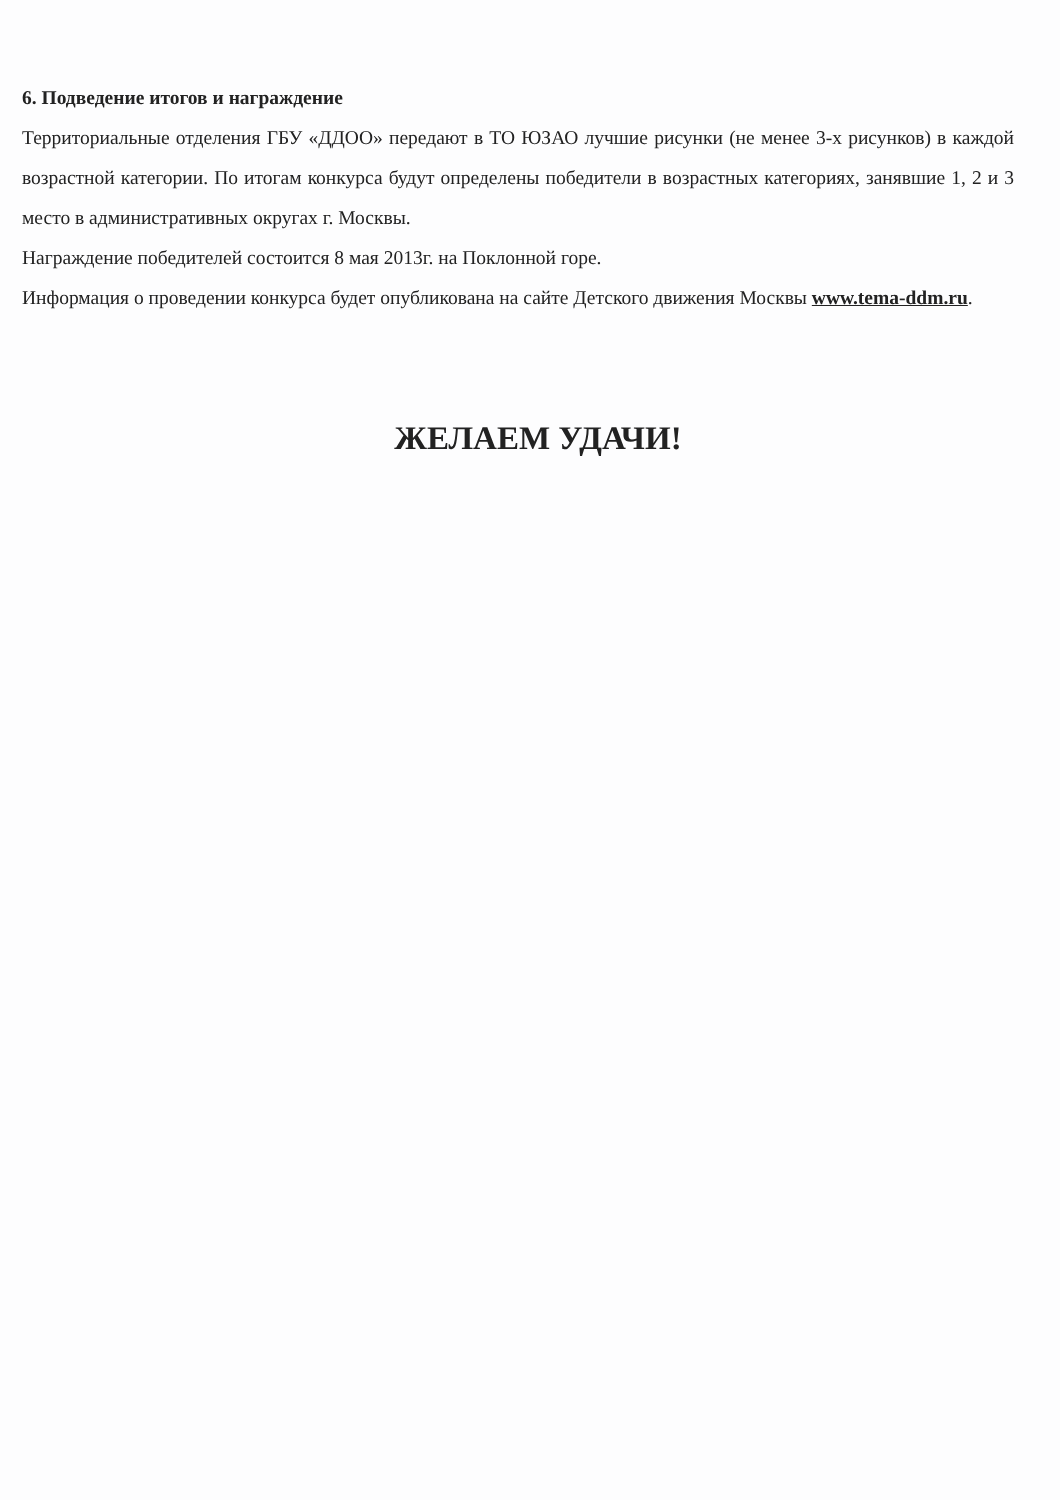6. Подведение итогов и награждение
Территориальные отделения ГБУ «ДДОО» передают в ТО ЮЗАО лучшие рисунки (не менее 3-х рисунков) в каждой возрастной категории. По итогам конкурса будут определены победители в возрастных категориях, занявшие 1, 2 и 3 место в административных округах г. Москвы.
Награждение победителей состоится 8 мая 2013г. на Поклонной горе.
Информация о проведении конкурса будет опубликована на сайте Детского движения Москвы www.tema-ddm.ru.
ЖЕЛАЕМ УДАЧИ!